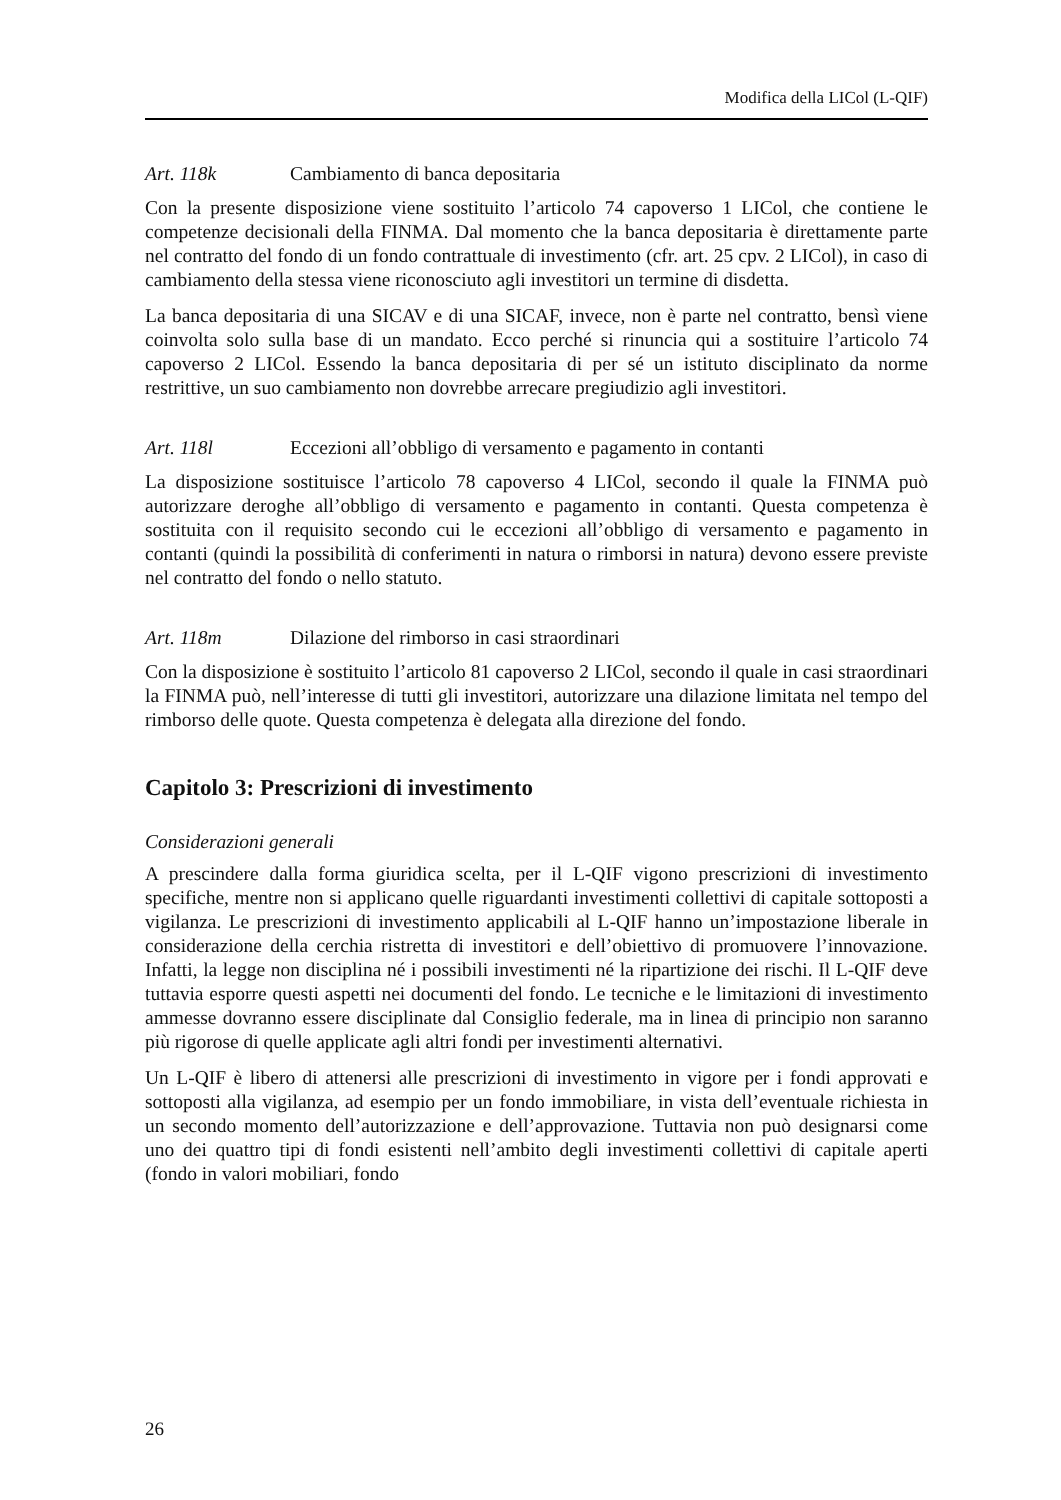Modifica della LICol (L-QIF)
Art. 118k Cambiamento di banca depositaria
Con la presente disposizione viene sostituito l’articolo 74 capoverso 1 LICol, che contiene le competenze decisionali della FINMA. Dal momento che la banca depositaria è direttamente parte nel contratto del fondo di un fondo contrattuale di investimento (cfr. art. 25 cpv. 2 LICol), in caso di cambiamento della stessa viene riconosciuto agli investitori un termine di disdetta.
La banca depositaria di una SICAV e di una SICAF, invece, non è parte nel contratto, bensì viene coinvolta solo sulla base di un mandato. Ecco perché si rinuncia qui a sostituire l’articolo 74 capoverso 2 LICol. Essendo la banca depositaria di per sé un istituto disciplinato da norme restrittive, un suo cambiamento non dovrebbe arrecare pregiudizio agli investitori.
Art. 118l Eccezioni all’obbligo di versamento e pagamento in contanti
La disposizione sostituisce l’articolo 78 capoverso 4 LICol, secondo il quale la FINMA può autorizzare deroghe all’obbligo di versamento e pagamento in contanti. Questa competenza è sostituita con il requisito secondo cui le eccezioni all’obbligo di versamento e pagamento in contanti (quindi la possibilità di conferimenti in natura o rimborsi in natura) devono essere previste nel contratto del fondo o nello statuto.
Art. 118m Dilazione del rimborso in casi straordinari
Con la disposizione è sostituito l’articolo 81 capoverso 2 LICol, secondo il quale in casi straordinari la FINMA può, nell’interesse di tutti gli investitori, autorizzare una dilazione limitata nel tempo del rimborso delle quote. Questa competenza è delegata alla direzione del fondo.
Capitolo 3: Prescrizioni di investimento
Considerazioni generali
A prescindere dalla forma giuridica scelta, per il L-QIF vigono prescrizioni di investimento specifiche, mentre non si applicano quelle riguardanti investimenti collettivi di capitale sottoposti a vigilanza. Le prescrizioni di investimento applicabili al L-QIF hanno un’impostazione liberale in considerazione della cerchia ristretta di investitori e dell’obiettivo di promuovere l’innovazione. Infatti, la legge non disciplina né i possibili investimenti né la ripartizione dei rischi. Il L-QIF deve tuttavia esporre questi aspetti nei documenti del fondo. Le tecniche e le limitazioni di investimento ammesse dovranno essere disciplinate dal Consiglio federale, ma in linea di principio non saranno più rigorose di quelle applicate agli altri fondi per investimenti alternativi.
Un L-QIF è libero di attenersi alle prescrizioni di investimento in vigore per i fondi approvati e sottoposti alla vigilanza, ad esempio per un fondo immobiliare, in vista dell’eventuale richiesta in un secondo momento dell’autorizzazione e dell’approvazione. Tuttavia non può designarsi come uno dei quattro tipi di fondi esistenti nell’ambito degli investimenti collettivi di capitale aperti (fondo in valori mobiliari, fondo
26